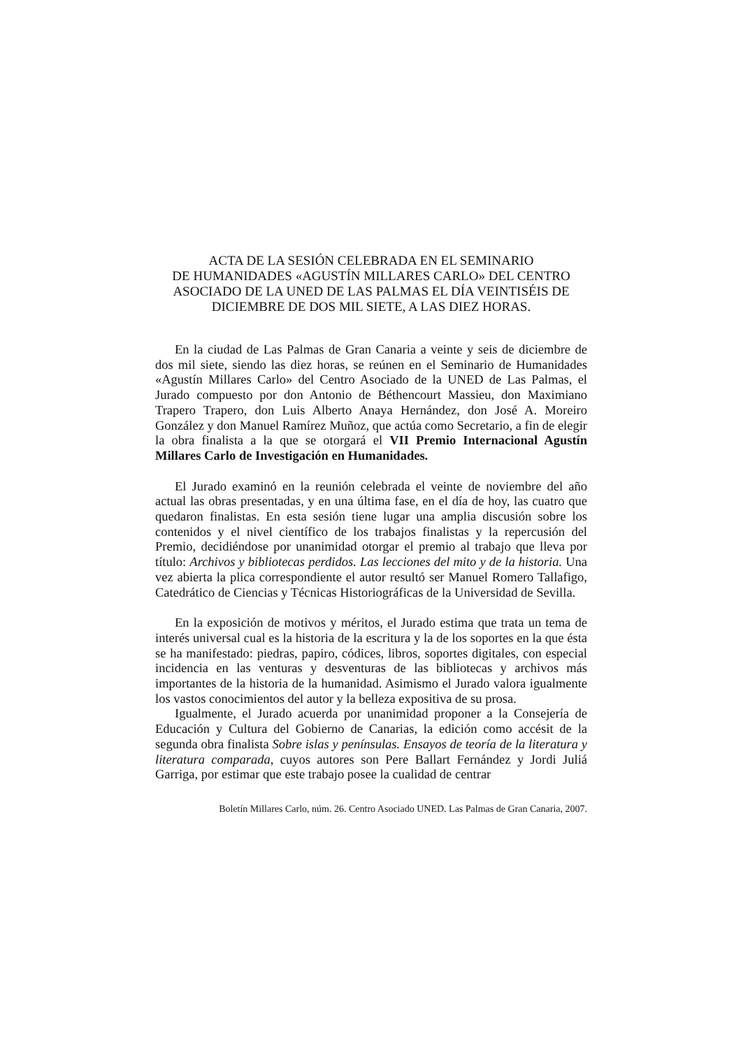ACTA DE LA SESIÓN CELEBRADA EN EL SEMINARIO
DE HUMANIDADES «AGUSTÍN MILLARES CARLO» DEL CENTRO ASOCIADO DE LA UNED DE LAS PALMAS EL DÍA VEINTISÉIS DE DICIEMBRE DE DOS MIL SIETE, A LAS DIEZ HORAS.
En la ciudad de Las Palmas de Gran Canaria a veinte y seis de diciembre de dos mil siete, siendo las diez horas, se reúnen en el Seminario de Humanidades «Agustín Millares Carlo» del Centro Asociado de la UNED de Las Palmas, el Jurado compuesto por don Antonio de Béthencourt Massieu, don Maximiano Trapero Trapero, don Luis Alberto Anaya Hernández, don José A. Moreiro González y don Manuel Ramírez Muñoz, que actúa como Secretario, a fin de elegir la obra finalista a la que se otorgará el VII Premio Internacional Agustín Millares Carlo de Investigación en Humanidades.
El Jurado examinó en la reunión celebrada el veinte de noviembre del año actual las obras presentadas, y en una última fase, en el día de hoy, las cuatro que quedaron finalistas. En esta sesión tiene lugar una amplia discusión sobre los contenidos y el nivel científico de los trabajos finalistas y la repercusión del Premio, decidiéndose por unanimidad otorgar el premio al trabajo que lleva por título: Archivos y bibliotecas perdidos. Las lecciones del mito y de la historia. Una vez abierta la plica correspondiente el autor resultó ser Manuel Romero Tallafigo, Catedrático de Ciencias y Técnicas Historiográficas de la Universidad de Sevilla.
En la exposición de motivos y méritos, el Jurado estima que trata un tema de interés universal cual es la historia de la escritura y la de los soportes en la que ésta se ha manifestado: piedras, papiro, códices, libros, soportes digitales, con especial incidencia en las venturas y desventuras de las bibliotecas y archivos más importantes de la historia de la humanidad. Asimismo el Jurado valora igualmente los vastos conocimientos del autor y la belleza expositiva de su prosa.
Igualmente, el Jurado acuerda por unanimidad proponer a la Consejería de Educación y Cultura del Gobierno de Canarias, la edición como accésit de la segunda obra finalista Sobre islas y penínsulas. Ensayos de teoría de la literatura y literatura comparada, cuyos autores son Pere Ballart Fernández y Jordi Juliá Garriga, por estimar que este trabajo posee la cualidad de centrar
Boletín Millares Carlo, núm. 26. Centro Asociado UNED. Las Palmas de Gran Canaria, 2007.